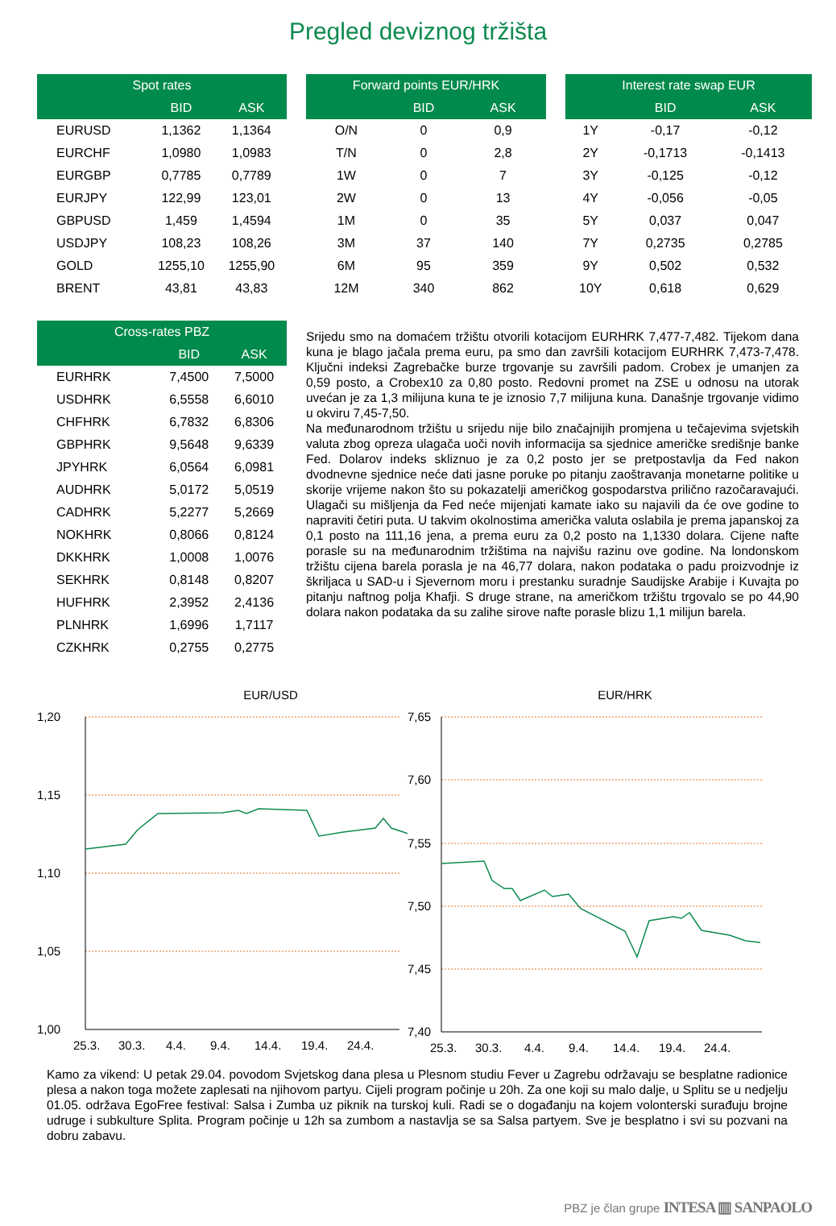Pregled deviznog tržišta
| Spot rates | | |
| --- | --- | --- |
| | BID | ASK |
| EURUSD | 1,1362 | 1,1364 |
| EURCHF | 1,0980 | 1,0983 |
| EURGBP | 0,7785 | 0,7789 |
| EURJPY | 122,99 | 123,01 |
| GBPUSD | 1,459 | 1,4594 |
| USDJPY | 108,23 | 108,26 |
| GOLD | 1255,10 | 1255,90 |
| BRENT | 43,81 | 43,83 |
| Forward points EUR/HRK | | |
| --- | --- | --- |
| | BID | ASK |
| O/N | 0 | 0,9 |
| T/N | 0 | 2,8 |
| 1W | 0 | 7 |
| 2W | 0 | 13 |
| 1M | 0 | 35 |
| 3M | 37 | 140 |
| 6M | 95 | 359 |
| 12M | 340 | 862 |
| Interest rate swap EUR | | |
| --- | --- | --- |
| | BID | ASK |
| 1Y | -0,17 | -0,12 |
| 2Y | -0,1713 | -0,1413 |
| 3Y | -0,125 | -0,12 |
| 4Y | -0,056 | -0,05 |
| 5Y | 0,037 | 0,047 |
| 7Y | 0,2735 | 0,2785 |
| 9Y | 0,502 | 0,532 |
| 10Y | 0,618 | 0,629 |
| Cross-rates PBZ | | |
| --- | --- | --- |
| | BID | ASK |
| EURHRK | 7,4500 | 7,5000 |
| USDHRK | 6,5558 | 6,6010 |
| CHFHRK | 6,7832 | 6,8306 |
| GBPHRK | 9,5648 | 9,6339 |
| JPYHRK | 6,0564 | 6,0981 |
| AUDHRK | 5,0172 | 5,0519 |
| CADHRK | 5,2277 | 5,2669 |
| NOKHRK | 0,8066 | 0,8124 |
| DKKHRK | 1,0008 | 1,0076 |
| SEKHRK | 0,8148 | 0,8207 |
| HUFHRK | 2,3952 | 2,4136 |
| PLNHRK | 1,6996 | 1,7117 |
| CZKHRK | 0,2755 | 0,2775 |
Srijedu smo na domaćem tržištu otvorili kotacijom EURHRK 7,477-7,482. Tijekom dana kuna je blago jačala prema euru, pa smo dan završili kotacijom EURHRK 7,473-7,478. Ključni indeksi Zagrebačke burze trgovanje su završili padom. Crobex je umanjen za 0,59 posto, a Crobex10 za 0,80 posto. Redovni promet na ZSE u odnosu na utorak uvećan je za 1,3 milijuna kuna te je iznosio 7,7 milijuna kuna. Današnje trgovanje vidimo u okviru 7,45-7,50.
Na međunarodnom tržištu u srijedu nije bilo značajnijih promjena u tečajevima svjetskih valuta zbog opreza ulagača uoči novih informacija sa sjednice američke središnje banke Fed. Dolarov indeks skliznuo je za 0,2 posto jer se pretpostavlja da Fed nakon dvodnevne sjednice neće dati jasne poruke po pitanju zaoštravanja monetarne politike u skorije vrijeme nakon što su pokazatelji američkog gospodarstva prilično razočaravajući. Ulagači su mišljenja da Fed neće mijenjati kamate iako su najavili da će ove godine to napraviti četiri puta. U takvim okolnostima američka valuta oslabila je prema japanskoj za 0,1 posto na 111,16 jena, a prema euru za 0,2 posto na 1,1330 dolara. Cijene nafte porasle su na međunarodnim tržištima na najvišu razinu ove godine. Na londonskom tržištu cijena barela porasla je na 46,77 dolara, nakon podataka o padu proizvodnje iz škriljaca u SAD-u i Sjevernom moru i prestanku suradnje Saudijske Arabije i Kuvajta po pitanju naftnog polja Khafji. S druge strane, na američkom tržištu trgovalo se po 44,90 dolara nakon podataka da su zalihe sirove nafte porasle blizu 1,1 milijun barela.
EUR/USD
1,20
1,15
1,10
1,05
1,00
25.3.
30.3.
4.4.
9.4.
14.4.
19.4.
24.4.
EUR/HRK
7,65
7,60
7,55
7,50
7,45
7,40
25.3.
30.3.
4.4.
9.4.
14.4.
19.4.
24.4.
Kamo za vikend: U petak 29.04. povodom Svjetskog dana plesa u Plesnom studiu Fever u Zagrebu održavaju se besplatne radionice plesa a nakon toga možete zaplesati na njihovom partyu. Cijeli program počinje u 20h. Za one koji su malo dalje, u Splitu se u nedjelju 01.05. održava EgoFree festival: Salsa i Zumba uz piknik na turskoj kuli. Radi se o događanju na kojem volonterski surađuju brojne udruge i subkulture Splita. Program počinje u 12h sa zumbom a nastavlja se sa Salsa partyem. Sve je besplatno i svi su pozvani na dobru zabavu.
PBZ je član grupe INTESA ▥ SANPAOLO